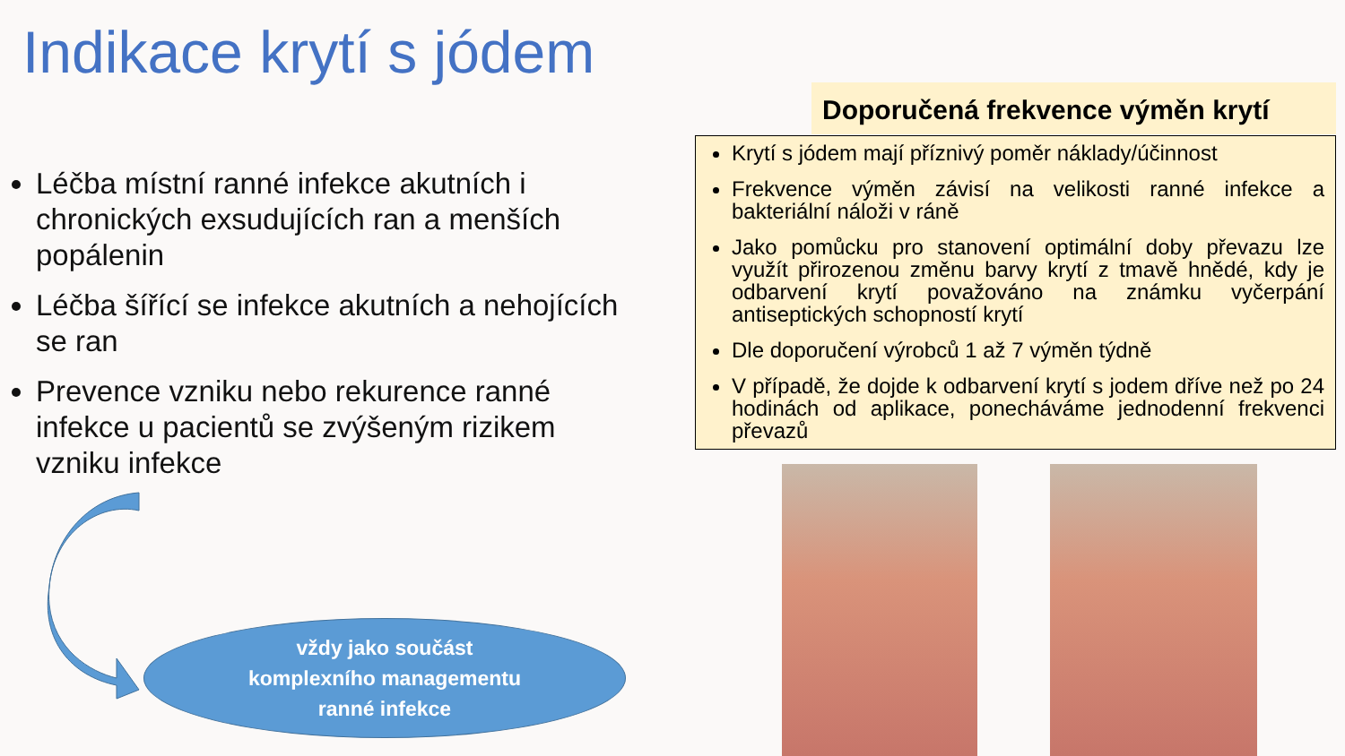Indikace krytí s jódem
Léčba místní ranné infekce akutních i chronických exsudujících ran a menších popálenin
Léčba šířící se infekce akutních a nehojících se ran
Prevence vzniku nebo rekurence ranné infekce u pacientů se zvýšeným rizikem vzniku infekce
Doporučená frekvence výměn krytí
Krytí s jódem mají příznivý poměr náklady/účinnost
Frekvence výměn závisí na velikosti ranné infekce a bakteriální náloži v ráně
Jako pomůcku pro stanovení optimální doby převazu lze využít přirozenou změnu barvy krytí z tmavě hnědé, kdy je odbarvení krytí považováno na známku vyčerpání antiseptických schopností krytí
Dle doporučení výrobců 1 až 7 výměn týdně
V případě, že dojde k odbarvení krytí s jodem dříve než po 24 hodinách od aplikace, ponecháváme jednodenní frekvenci převazů
vždy jako součást
komplexního managementu
ranné infekce